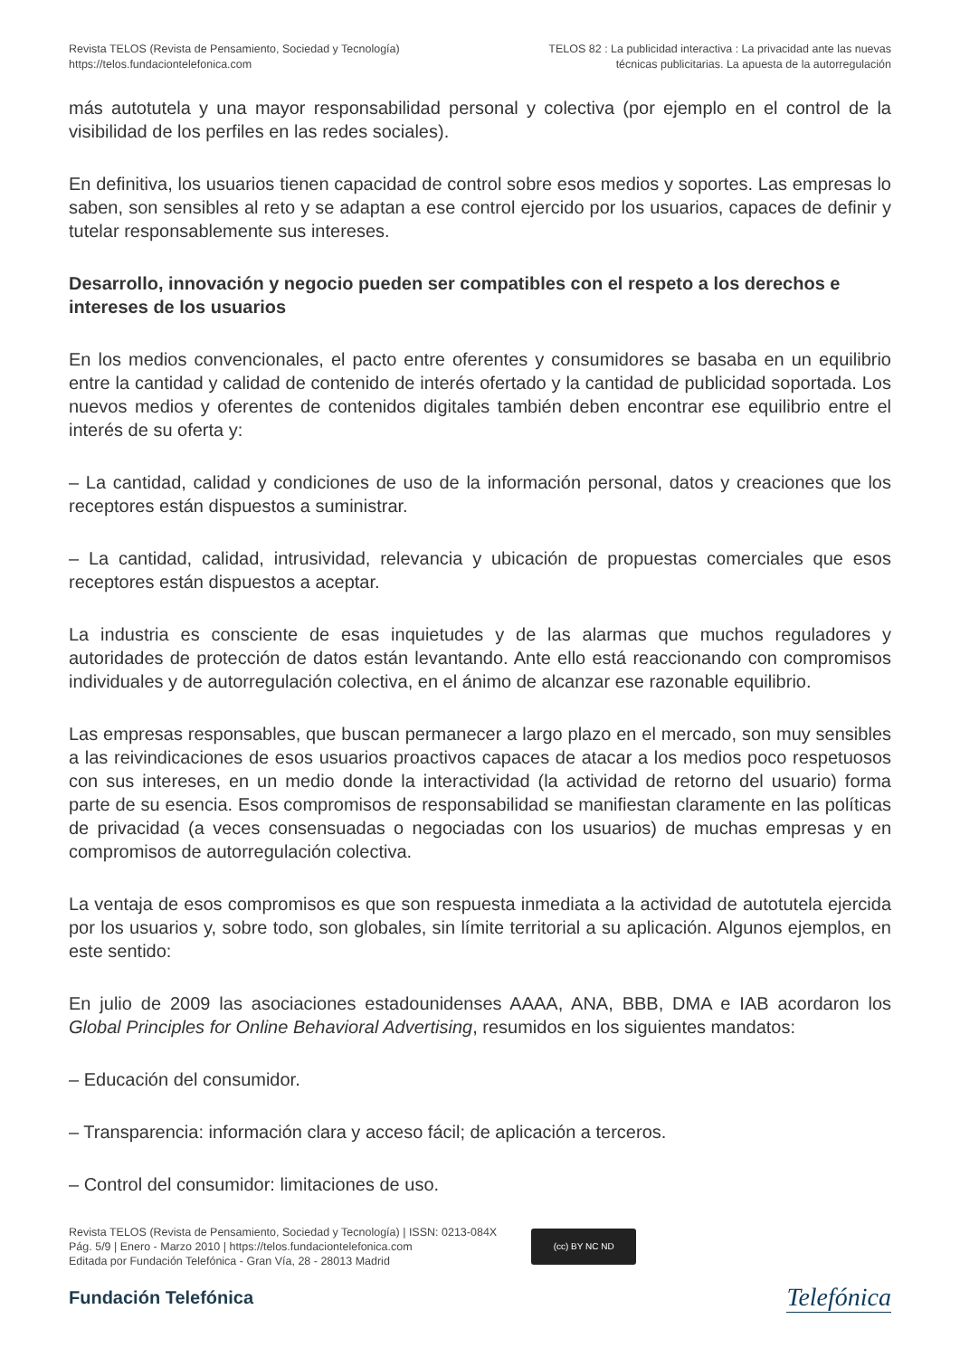Revista TELOS (Revista de Pensamiento, Sociedad y Tecnología)
https://telos.fundaciontelefonica.com
TELOS 82 : La publicidad interactiva : La privacidad ante las nuevas
técnicas publicitarias. La apuesta de la autorregulación
más autotutela y una mayor responsabilidad personal y colectiva (por ejemplo en el control de la visibilidad de los perfiles en las redes sociales).
En definitiva, los usuarios tienen capacidad de control sobre esos medios y soportes. Las empresas lo saben, son sensibles al reto y se adaptan a ese control ejercido por los usuarios, capaces de definir y tutelar responsablemente sus intereses.
Desarrollo, innovación y negocio pueden ser compatibles con el respeto a los derechos e intereses de los usuarios
En los medios convencionales, el pacto entre oferentes y consumidores se basaba en un equilibrio entre la cantidad y calidad de contenido de interés ofertado y la cantidad de publicidad soportada. Los nuevos medios y oferentes de contenidos digitales también deben encontrar ese equilibrio entre el interés de su oferta y:
– La cantidad, calidad y condiciones de uso de la información personal, datos y creaciones que los receptores están dispuestos a suministrar.
– La cantidad, calidad, intrusividad, relevancia y ubicación de propuestas comerciales que esos receptores están dispuestos a aceptar.
La industria es consciente de esas inquietudes y de las alarmas que muchos reguladores y autoridades de protección de datos están levantando. Ante ello está reaccionando con compromisos individuales y de autorregulación colectiva, en el ánimo de alcanzar ese razonable equilibrio.
Las empresas responsables, que buscan permanecer a largo plazo en el mercado, son muy sensibles a las reivindicaciones de esos usuarios proactivos capaces de atacar a los medios poco respetuosos con sus intereses, en un medio donde la interactividad (la actividad de retorno del usuario) forma parte de su esencia. Esos compromisos de responsabilidad se manifiestan claramente en las políticas de privacidad (a veces consensuadas o negociadas con los usuarios) de muchas empresas y en compromisos de autorregulación colectiva.
La ventaja de esos compromisos es que son respuesta inmediata a la actividad de autotutela ejercida por los usuarios y, sobre todo, son globales, sin límite territorial a su aplicación. Algunos ejemplos, en este sentido:
En julio de 2009 las asociaciones estadounidenses AAAA, ANA, BBB, DMA e IAB acordaron los Global Principles for Online Behavioral Advertising, resumidos en los siguientes mandatos:
– Educación del consumidor.
– Transparencia: información clara y acceso fácil; de aplicación a terceros.
– Control del consumidor: limitaciones de uso.
Revista TELOS (Revista de Pensamiento, Sociedad y Tecnología) | ISSN: 0213-084X
Pág. 5/9 | Enero - Marzo 2010 | https://telos.fundaciontelefonica.com
Editada por Fundación Telefónica - Gran Vía, 28 - 28013 Madrid
(cc) BY NC ND
Fundación Telefónica
Telefónica